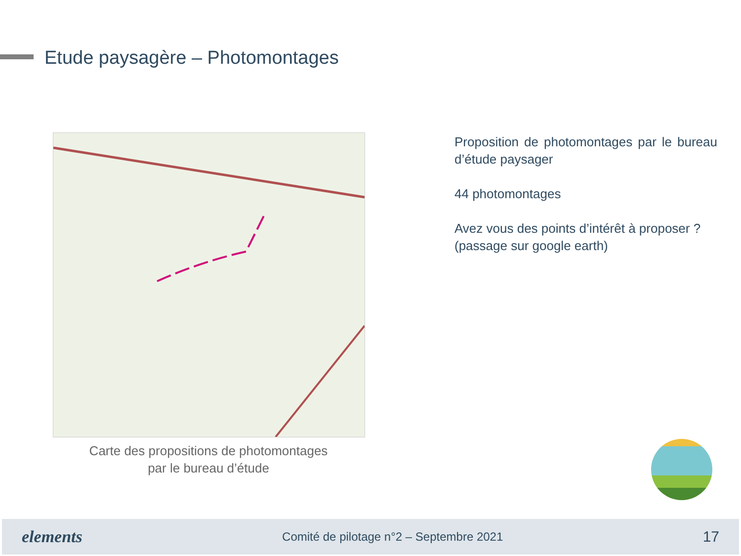Etude paysagère – Photomontages
Carte des propositions de photomontages
par le bureau d’étude
Proposition de photomontages par le bureau d’étude paysager
44 photomontages
Avez vous des points d’intérêt à proposer ? (passage sur google earth)
elements Comité de pilotage n°2 – Septembre 2021 17